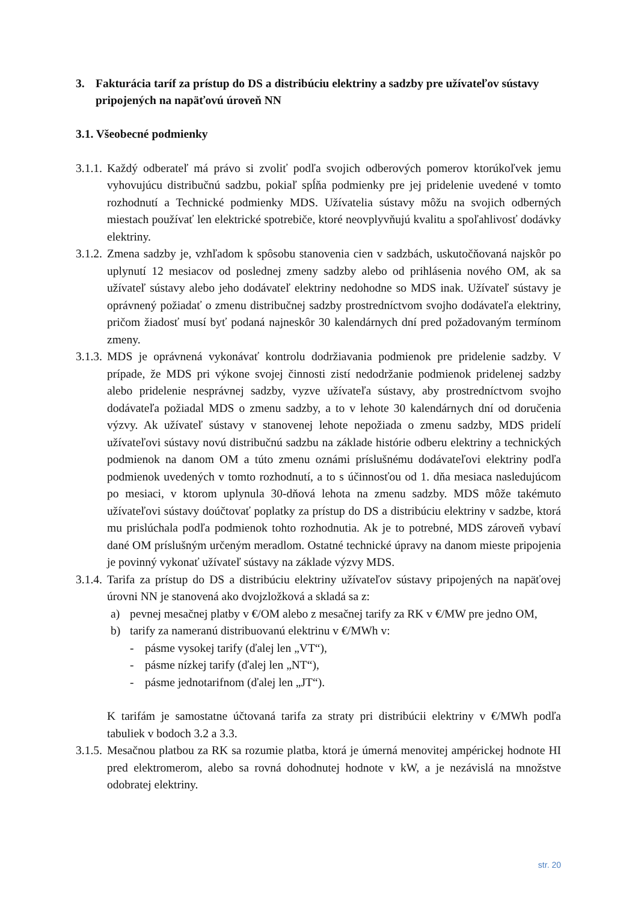3. Fakturácia taríf za prístup do DS a distribúciu elektriny a sadzby pre užívateľov sústavy pripojených na napäťovú úroveň NN
3.1. Všeobecné podmienky
3.1.1.
Každý odberateľ má právo si zvoliť podľa svojich odberových pomerov ktorúkoľvek jemu vyhovujúcu distribučnú sadzbu, pokiaľ spĺňa podmienky pre jej pridelenie uvedené v tomto rozhodnutí a Technické podmienky MDS. Užívatelia sústavy môžu na svojich odberných miestach používať len elektrické spotrebiče, ktoré neovplyvňujú kvalitu a spoľahlivosť dodávky elektriny.
3.1.2.
Zmena sadzby je, vzhľadom k spôsobu stanovenia cien v sadzbách, uskutočňovaná najskôr po uplynutí 12 mesiacov od poslednej zmeny sadzby alebo od prihlásenia nového OM, ak sa užívateľ sústavy alebo jeho dodávateľ elektriny nedohodne so MDS inak. Užívateľ sústavy je oprávnený požiadať o zmenu distribučnej sadzby prostredníctvom svojho dodávateľa elektriny, pričom žiadosť musí byť podaná najneskôr 30 kalendárnych dní pred požadovaným termínom zmeny.
3.1.3.
MDS je oprávnená vykonávať kontrolu dodržiavania podmienok pre pridelenie sadzby. V prípade, že MDS pri výkone svojej činnosti zistí nedodržanie podmienok pridelenej sadzby alebo pridelenie nesprávnej sadzby, vyzve užívateľa sústavy, aby prostredníctvom svojho dodávateľa požiadal MDS o zmenu sadzby, a to v lehote 30 kalendárnych dní od doručenia výzvy. Ak užívateľ sústavy v stanovenej lehote nepožiada o zmenu sadzby, MDS pridelí užívateľovi sústavy novú distribučnú sadzbu na základe histórie odberu elektriny a technických podmienok na danom OM a túto zmenu oznámi príslušnému dodávateľovi elektriny podľa podmienok uvedených v tomto rozhodnutí, a to s účinnosťou od 1. dňa mesiaca nasledujúcom po mesiaci, v ktorom uplynula 30-dňová lehota na zmenu sadzby. MDS môže takémuto užívateľovi sústavy doúčtovať poplatky za prístup do DS a distribúciu elektriny v sadzbe, ktorá mu prislúchala podľa podmienok tohto rozhodnutia. Ak je to potrebné, MDS zároveň vybaví dané OM príslušným určeným meradlom. Ostatné technické úpravy na danom mieste pripojenia je povinný vykonať užívateľ sústavy na základe výzvy MDS.
3.1.4.
Tarifa za prístup do DS a distribúciu elektriny užívateľov sústavy pripojených na napäťovej úrovni NN je stanovená ako dvojzložková a skladá sa z:
a) pevnej mesačnej platby v €/OM alebo z mesačnej tarify za RK v €/MW pre jedno OM,
b) tarify za nameranú distribuovanú elektrinu v €/MWh v:
- pásme vysokej tarify (ďalej len „VT“),
- pásme nízkej tarify (ďalej len „NT“),
- pásme jednotarifnom (ďalej len „JT“).
K tarifám je samostatne účtovaná tarifa za straty pri distribúcii elektriny v €/MWh podľa tabuliek v bodoch 3.2 a 3.3.
3.1.5.
Mesačnou platbou za RK sa rozumie platba, ktorá je úmerná menovitej ampérickej hodnote HI pred elektromerom, alebo sa rovná dohodnutej hodnote v kW, a je nezávislá na množstve odobratej elektriny.
str. 20